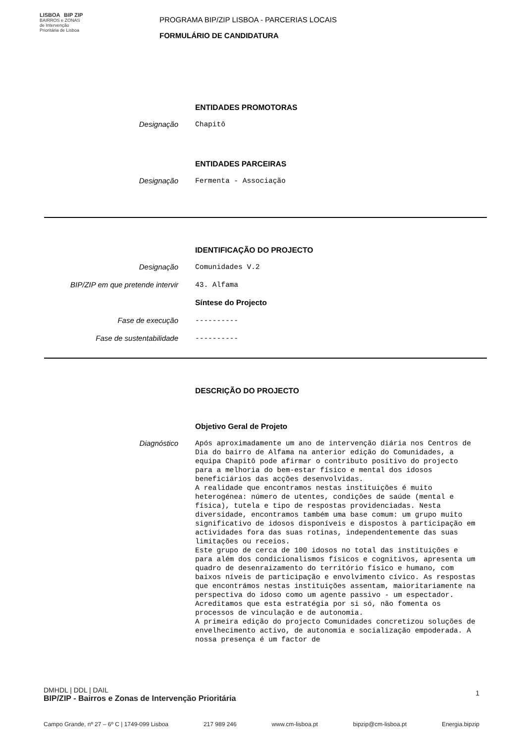LISBOA BIP ZIP
BAIRROS e ZONAS
de Intervenção
Prioritária de Lisboa
PROGRAMA BIP/ZIP LISBOA - PARCERIAS LOCAIS
FORMULÁRIO DE CANDIDATURA
ENTIDADES PROMOTORAS
Designação
Chapitô
ENTIDADES PARCEIRAS
Designação
Fermenta - Associação
IDENTIFICAÇÃO DO PROJECTO
Designação
Comunidades V.2
BIP/ZIP em que pretende intervir
43. Alfama
Síntese do Projecto
Fase de execução
----------
Fase de sustentabilidade
----------
DESCRIÇÃO DO PROJECTO
Objetivo Geral de Projeto
Diagnóstico
Após aproximadamente um ano de intervenção diária nos Centros de Dia do bairro de Alfama na anterior edição do Comunidades, a equipa Chapitô pode afirmar o contributo positivo do projecto para a melhoria do bem-estar físico e mental dos idosos beneficiários das acções desenvolvidas.
A realidade que encontramos nestas instituições é muito heterogénea: número de utentes, condições de saúde (mental e física), tutela e tipo de respostas providenciadas. Nesta diversidade, encontramos também uma base comum: um grupo muito significativo de idosos disponíveis e dispostos à participação em actividades fora das suas rotinas, independentemente das suas limitações ou receios.
Este grupo de cerca de 100 idosos no total das instituições e para além dos condicionalismos físicos e cognitivos, apresenta um quadro de desenraizamento do território físico e humano, com baixos níveis de participação e envolvimento cívico. As respostas que encontrámos nestas instituições assentam, maioritariamente na perspectiva do idoso como um agente passivo - um espectador. Acreditamos que esta estratégia por si só, não fomenta os processos de vinculação e de autonomia.
A primeira edição do projecto Comunidades concretizou soluções de envelhecimento activo, de autonomia e socialização empoderada. A nossa presença é um factor de
DMHDL | DDL | DAIL
BIP/ZIP - Bairros e Zonas de Intervenção Prioritária 1
Campo Grande, nº 27 – 6º C | 1749-099 Lisboa 217 989 246 www.cm-lisboa.pt bipzip@cm-lisboa.pt Energia.bipzip